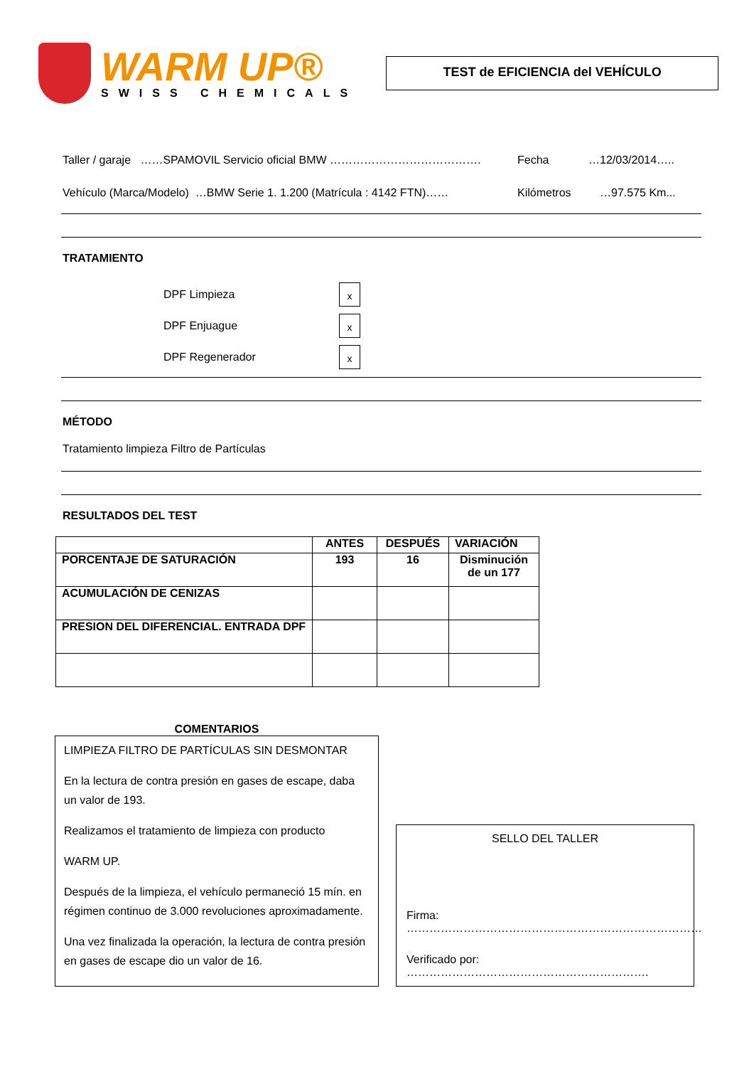WARM UP®
SWISS CHEMICALS
TEST de EFICIENCIA del VEHÍCULO
Taller / garaje ……SPAMOVIL Servicio oficial BMW …………………………………. Fecha …12/03/2014…..
Vehículo (Marca/Modelo) …BMW Serie 1. 1.200 (Matrícula : 4142 FTN)…… Kilómetros …97.575 Km...
TRATAMIENTO
DPF Limpieza
x
DPF Enjuague
x
DPF Regenerador
x
MÉTODO
Tratamiento limpieza Filtro de Partículas
RESULTADOS DEL TEST
| | ANTES | DESPUÉS | VARIACIÓN |
| --- | --- | --- | --- |
| PORCENTAJE DE SATURACIÓN | 193 | 16 | Disminución de un 177 |
| ACUMULACIÓN DE CENIZAS | | | |
| PRESION DEL DIFERENCIAL. ENTRADA DPF | | | |
COMENTARIOS
LIMPIEZA FILTRO DE PARTÍCULAS SIN DESMONTAR
En la lectura de contra presión en gases de escape, daba un valor de 193.
Realizamos el tratamiento de limpieza con producto
WARM UP.
Después de la limpieza, el vehículo permaneció 15 mín. en régimen continuo de 3.000 revoluciones aproximadamente.
Una vez finalizada la operación, la lectura de contra presión en gases de escape dio un valor de 16.
SELLO DEL TALLER
Firma: ……………………………………………………………………
Verificado por: ……………………………………………………….